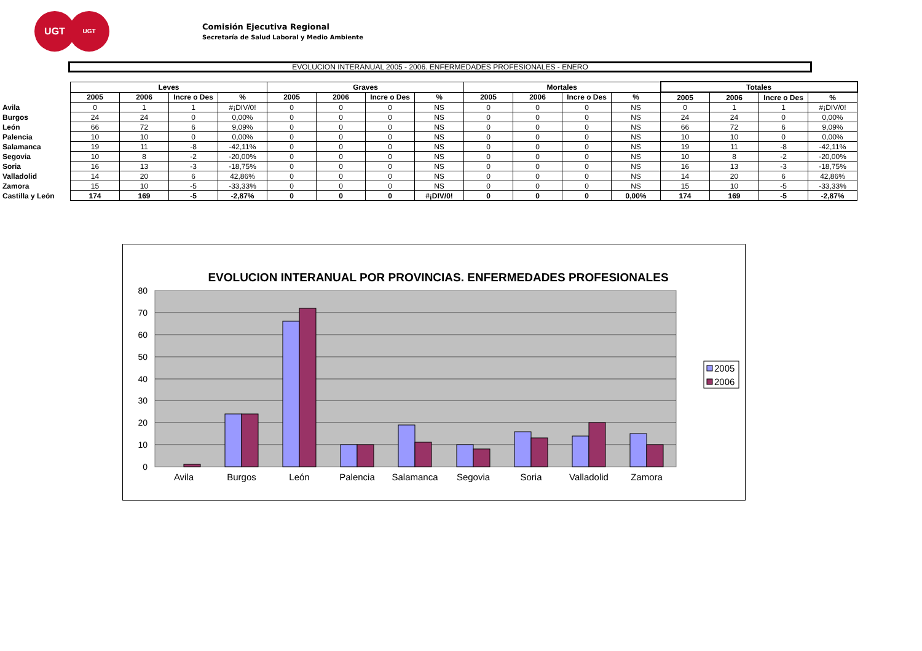UGT UGT
Comisión Ejecutiva Regional
Secretaría de Salud Laboral y Medio Ambiente
EVOLUCION INTERANUAL 2005 - 2006. ENFERMEDADES PROFESIONALES - ENERO
| | Leves | | | | Graves | | | | Mortales | | | | Totales | | | |
| | 2005 | 2006 | Incre o Des | % | 2005 | 2006 | Incre o Des | % | 2005 | 2006 | Incre o Des | % | 2005 | 2006 | Incre o Des | % |
| Avila | 0 | 1 | 1 | #¡DIV/0! | 0 | 0 | 0 | NS | 0 | 0 | 0 | NS | 0 | 1 | 1 | #¡DIV/0! |
| Burgos | 24 | 24 | 0 | 0,00% | 0 | 0 | 0 | NS | 0 | 0 | 0 | NS | 24 | 24 | 0 | 0,00% |
| León | 66 | 72 | 6 | 9,09% | 0 | 0 | 0 | NS | 0 | 0 | 0 | NS | 66 | 72 | 6 | 9,09% |
| Palencia | 10 | 10 | 0 | 0,00% | 0 | 0 | 0 | NS | 0 | 0 | 0 | NS | 10 | 10 | 0 | 0,00% |
| Salamanca | 19 | 11 | -8 | -42,11% | 0 | 0 | 0 | NS | 0 | 0 | 0 | NS | 19 | 11 | -8 | -42,11% |
| Segovia | 10 | 8 | -2 | -20,00% | 0 | 0 | 0 | NS | 0 | 0 | 0 | NS | 10 | 8 | -2 | -20,00% |
| Soria | 16 | 13 | -3 | -18,75% | 0 | 0 | 0 | NS | 0 | 0 | 0 | NS | 16 | 13 | -3 | -18,75% |
| Valladolid | 14 | 20 | 6 | 42,86% | 0 | 0 | 0 | NS | 0 | 0 | 0 | NS | 14 | 20 | 6 | 42,86% |
| Zamora | 15 | 10 | -5 | -33,33% | 0 | 0 | 0 | NS | 0 | 0 | 0 | NS | 15 | 10 | -5 | -33,33% |
| Castilla y León | 174 | 169 | -5 | -2,87% | 0 | 0 | 0 | #¡DIV/0! | 0 | 0 | 0 | 0,00% | 174 | 169 | -5 | -2,87% |
EVOLUCION INTERANUAL POR PROVINCIAS. ENFERMEDADES PROFESIONALES
80
70
60
50
40
30
20
10
0
Avila
Burgos
León
Palencia
Salamanca
Segovia
Soria
Valladolid
Zamora
2005
2006